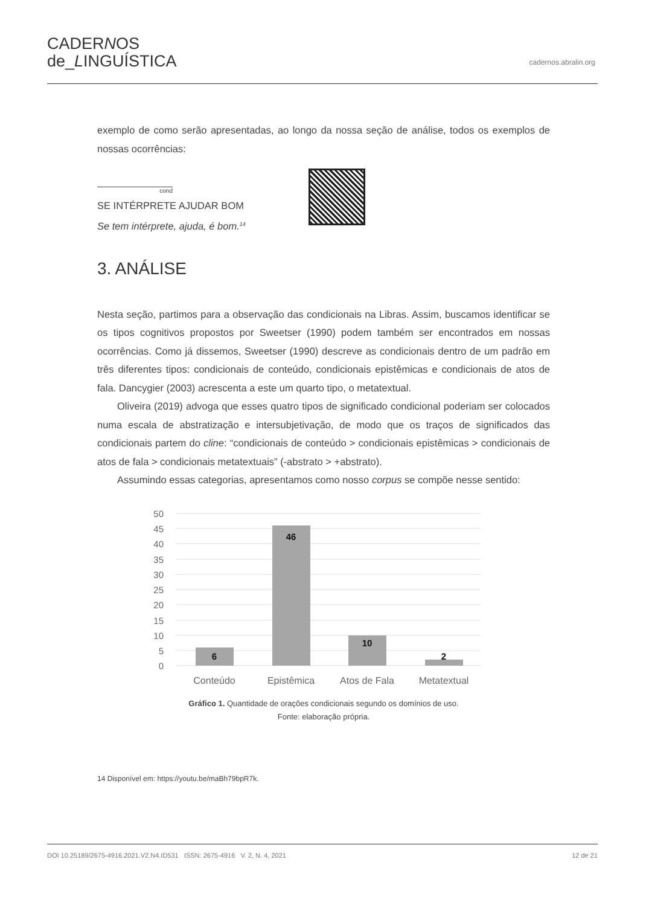CADERNOS
de_LINGUÍSTICA
cadernos.abralin.org
exemplo de como serão apresentadas, ao longo da nossa seção de análise, todos os exemplos de nossas ocorrências:
cond
SE INTÉRPRETE AJUDAR BOM
Se tem intérprete, ajuda, é bom.<sup>14</sup>
3. ANÁLISE
Nesta seção, partimos para a observação das condicionais na Libras. Assim, buscamos identificar se os tipos cognitivos propostos por Sweetser (1990) podem também ser encontrados em nossas ocorrências. Como já dissemos, Sweetser (1990) descreve as condicionais dentro de um padrão em três diferentes tipos: condicionais de conteúdo, condicionais epistêmicas e condicionais de atos de fala. Dancygier (2003) acrescenta a este um quarto tipo, o metatextual.
Oliveira (2019) advoga que esses quatro tipos de significado condicional poderiam ser colocados numa escala de abstratização e intersubjetivação, de modo que os traços de significados das condicionais partem do cline: “condicionais de conteúdo > condicionais epistêmicas > condicionais de atos de fala > condicionais metatextuais” (-abstrato > +abstrato).
Assumindo essas categorias, apresentamos como nosso corpus se compõe nesse sentido:
50
45
40
35
30
25
20
15
10
5
0
6
46
10
2
Conteúdo
Epistêmica
Atos de Fala
Metatextual
Gráfico 1. Quantidade de orações condicionais segundo os domínios de uso.
Fonte: elaboração própria.
14 Disponível em: https://youtu.be/maBh79bpR7k.
DOI 10.25189/2675-4916.2021.V2.N4.ID531 ISSN: 2675-4916 V. 2, N. 4, 2021 12 de 21